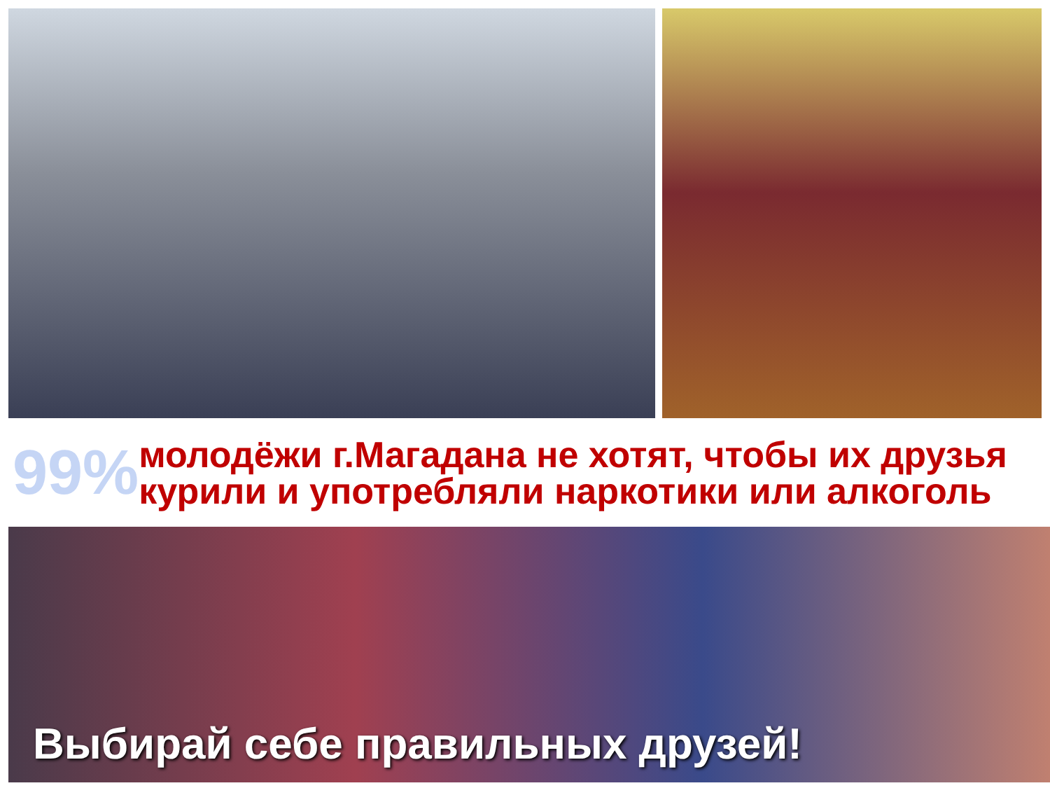99%
молодёжи г.Магадана не хотят, чтобы их друзья курили и употребляли наркотики или алкоголь
Выбирай себе правильных друзей!